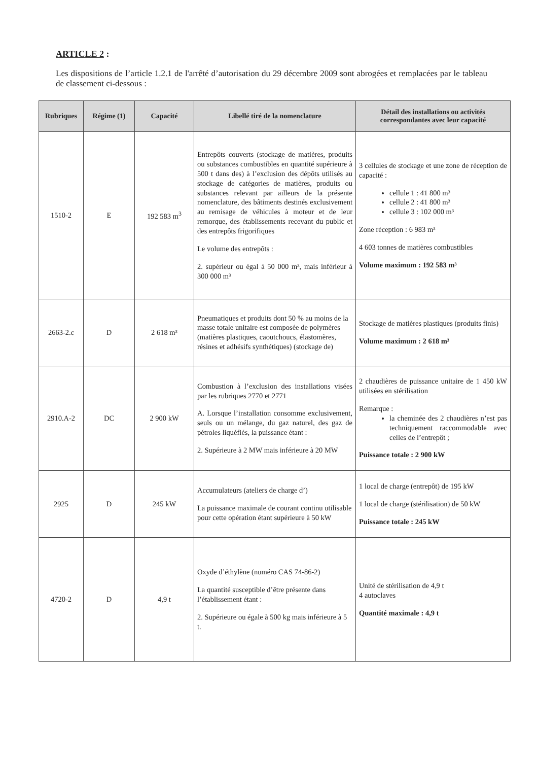ARTICLE 2 :
Les dispositions de l’article 1.2.1 de l'arrêté d’autorisation du 29 décembre 2009 sont abrogées et remplacées par le tableau de classement ci-dessous :
| Rubriques | Régime (1) | Capacité | Libellé tiré de la nomenclature | Détail des installations ou activités correspondantes avec leur capacité |
| --- | --- | --- | --- | --- |
| 1510-2 | E | 192 583 m<sup>3</sup> | Entrepôts couverts (stockage de matières, produits ou substances combustibles en quantité supérieure à 500 t dans des) à l’exclusion des dépôts utilisés au stockage de catégories de matières, produits ou substances relevant par ailleurs de la présente nomenclature, des bâtiments destinés exclusivement au remisage de véhicules à moteur et de leur remorque, des établissements recevant du public et des entrepôts frigorifiques Le volume des entrepôts : 2. supérieur ou égal à 50 000 m³, mais inférieur à 300 000 m³ | 3 cellules de stockage et une zone de réception de capacité : cellule 1 : 41 800 m³ cellule 2 : 41 800 m³ cellule 3 : 102 000 m³ Zone réception : 6 983 m³ 4 603 tonnes de matières combustibles Volume maximum : 192 583 m³ |
| 2663-2.c | D | 2 618 m³ | Pneumatiques et produits dont 50 % au moins de la masse totale unitaire est composée de polymères (matières plastiques, caoutchoucs, élastomères, résines et adhésifs synthétiques) (stockage de) | Stockage de matières plastiques (produits finis) Volume maximum : 2 618 m³ |
| 2910.A-2 | DC | 2 900 kW | Combustion à l’exclusion des installations visées par les rubriques 2770 et 2771 A. Lorsque l’installation consomme exclusivement, seuls ou un mélange, du gaz naturel, des gaz de pétroles liquéfiés, la puissance étant : 2. Supérieure à 2 MW mais inférieure à 20 MW | 2 chaudières de puissance unitaire de 1 450 kW utilisées en stérilisation Remarque : la cheminée des 2 chaudières n’est pas techniquement raccommodable avec celles de l’entrepôt ; Puissance totale : 2 900 kW |
| 2925 | D | 245 kW | Accumulateurs (ateliers de charge d’) La puissance maximale de courant continu utilisable pour cette opération étant supérieure à 50 kW | 1 local de charge (entrepôt) de 195 kW 1 local de charge (stérilisation) de 50 kW Puissance totale : 245 kW |
| 4720-2 | D | 4,9 t | Oxyde d’éthylène (numéro CAS 74-86-2) La quantité susceptible d’être présente dans l’établissement étant : 2. Supérieure ou égale à 500 kg mais inférieure à 5 t. | Unité de stérilisation de 4,9 t 4 autoclaves Quantité maximale : 4,9 t |